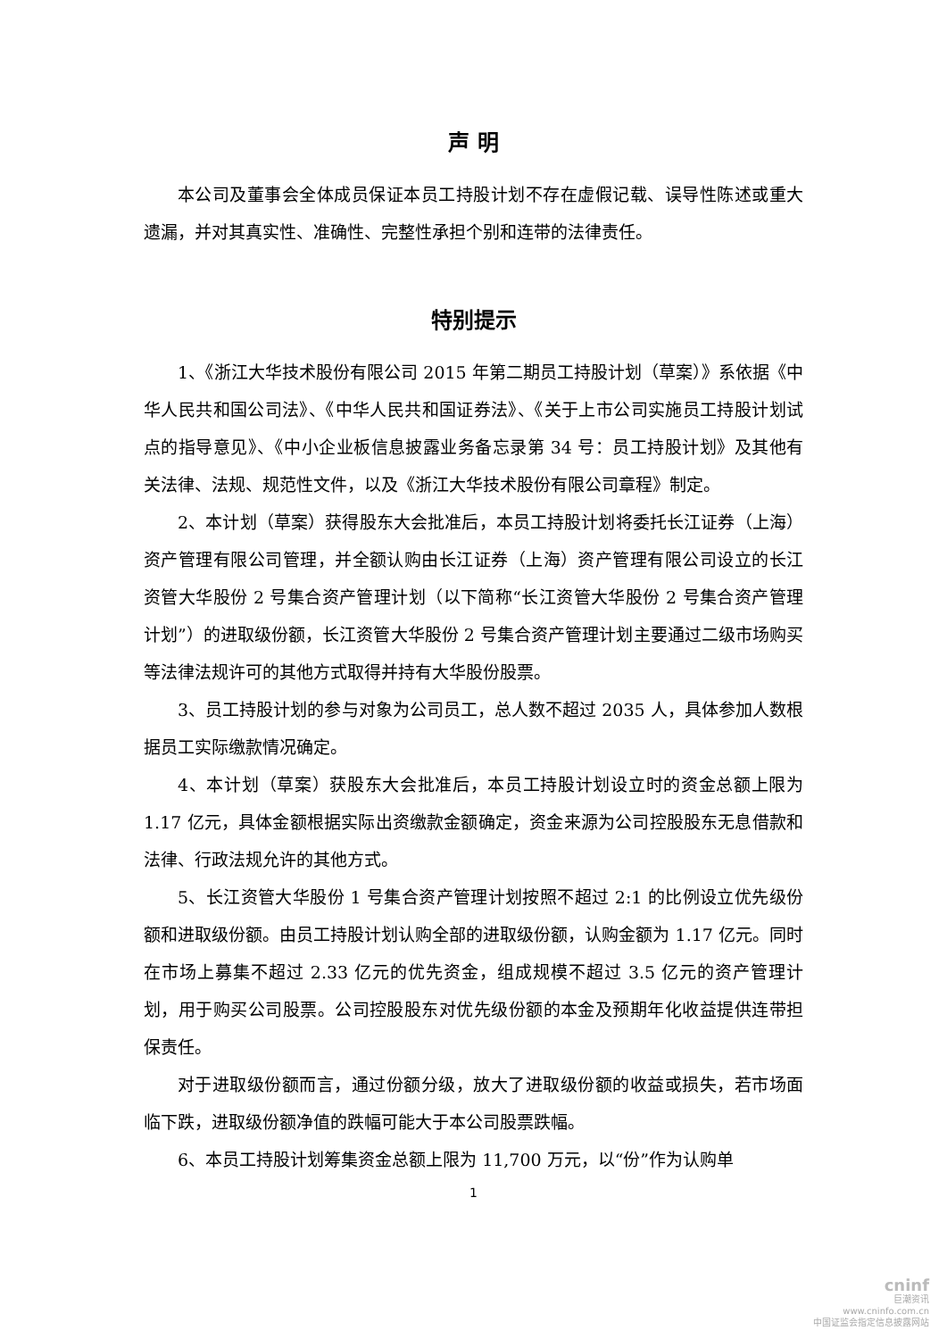声 明
本公司及董事会全体成员保证本员工持股计划不存在虚假记载、误导性陈述或重大遗漏，并对其真实性、准确性、完整性承担个别和连带的法律责任。
特别提示
1、《浙江大华技术股份有限公司 2015 年第二期员工持股计划（草案）》系依据《中华人民共和国公司法》、《中华人民共和国证券法》、《关于上市公司实施员工持股计划试点的指导意见》、《中小企业板信息披露业务备忘录第 34 号：员工持股计划》及其他有关法律、法规、规范性文件，以及《浙江大华技术股份有限公司章程》制定。
2、本计划（草案）获得股东大会批准后，本员工持股计划将委托长江证券（上海）资产管理有限公司管理，并全额认购由长江证券（上海）资产管理有限公司设立的长江资管大华股份 2 号集合资产管理计划（以下简称“长江资管大华股份 2 号集合资产管理计划”）的进取级份额，长江资管大华股份 2 号集合资产管理计划主要通过二级市场购买等法律法规许可的其他方式取得并持有大华股份股票。
3、员工持股计划的参与对象为公司员工，总人数不超过 2035 人，具体参加人数根据员工实际缴款情况确定。
4、本计划（草案）获股东大会批准后，本员工持股计划设立时的资金总额上限为 1.17 亿元，具体金额根据实际出资缴款金额确定，资金来源为公司控股股东无息借款和法律、行政法规允许的其他方式。
5、长江资管大华股份 1 号集合资产管理计划按照不超过 2:1 的比例设立优先级份额和进取级份额。由员工持股计划认购全部的进取级份额，认购金额为 1.17 亿元。同时在市场上募集不超过 2.33 亿元的优先资金，组成规模不超过 3.5 亿元的资产管理计划，用于购买公司股票。公司控股股东对优先级份额的本金及预期年化收益提供连带担保责任。
对于进取级份额而言，通过份额分级，放大了进取级份额的收益或损失，若市场面临下跌，进取级份额净值的跌幅可能大于本公司股票跌幅。
6、本员工持股计划筹集资金总额上限为 11,700 万元，以“份”作为认购单
1
cninf
巨潮资讯
www.cninfo.com.cn
中国证监会指定信息披露网站